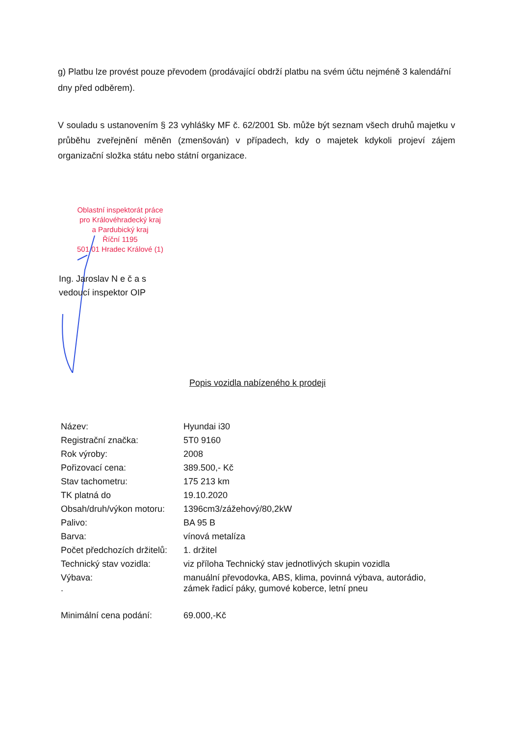g) Platbu lze provést pouze převodem (prodávající obdrží platbu na svém účtu nejméně 3 kalendářní dny před odběrem).
V souladu s ustanovením § 23 vyhlášky MF č. 62/2001 Sb. může být seznam všech druhů majetku v průběhu zveřejnění měněn (zmenšován) v případech, kdy o majetek kdykoli projeví zájem organizační složka státu nebo státní organizace.
Oblastní inspektorát práce
pro Královéhradecký kraj
a Pardubický kraj
Říční 1195
501 01 Hradec Králové (1)
Ing. Jaroslav N e č a s
vedoucí inspektor OIP
Popis vozidla nabízeného k prodeji
| Název: | Hyundai i30 |
| Registrační značka: | 5T0 9160 |
| Rok výroby: | 2008 |
| Pořizovací cena: | 389.500,- Kč |
| Stav tachometru: | 175 213 km |
| TK platná do | 19.10.2020 |
| Obsah/druh/výkon motoru: | 1396cm3/zážehový/80,2kW |
| Palivo: | BA 95 B |
| Barva: | vínová metalíza |
| Počet předchozích držitelů: | 1. držitel |
| Technický stav vozidla: | viz příloha Technický stav jednotlivých skupin vozidla |
| Výbava: . | manuální převodovka, ABS, klima, povinná výbava, autorádio, zámek řadicí páky, gumové koberce, letní pneu |
| Minimální cena podání: | 69.000,-Kč |